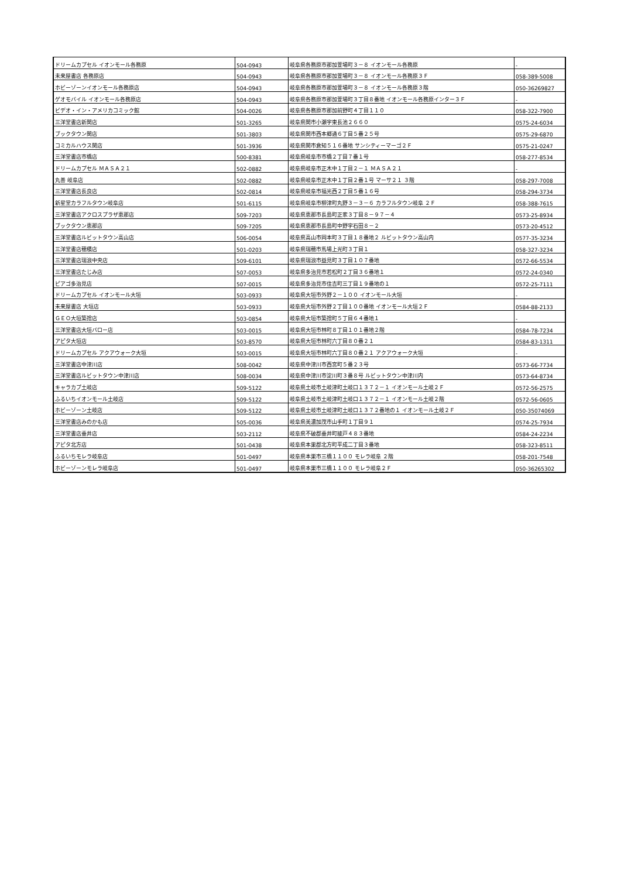| ドリームカプセル イオンモール各務原 | 504-0943 | 岐阜県各務原市那加萱場町３－８ イオンモール各務原 | - |
| 未来屋書店 各務原店 | 504-0943 | 岐阜県各務原市那加萱場町３－８ イオンモール各務原３Ｆ | 058-389-5008 |
| ホビーゾーンイオンモール各務原店 | 504-0943 | 岐阜県各務原市那加萱場町３－８ イオンモール各務原３階 | 050-36269827 |
| ゲオモバイル イオンモール各務原店 | 504-0943 | 岐阜県各務原市那加萱場町３丁目８番地 イオンモール各務原インター３Ｆ | - |
| ビデオ・イン・アメリカコミック館 | 504-0026 | 岐阜県各務原市那加前野町４丁目１１０ | 058-322-7900 |
| 三洋堂書店新関店 | 501-3265 | 岐阜県関市小瀬字東長池２６６０ | 0575-24-6034 |
| ブックタウン関店 | 501-3803 | 岐阜県関市西本郷通６丁目５番２５号 | 0575-29-6870 |
| コミカルハウス関店 | 501-3936 | 岐阜県関市倉知５１６番地 サンシティーマーゴ２Ｆ | 0575-21-0247 |
| 三洋堂書店市橋店 | 500-8381 | 岐阜県岐阜市市橋２丁目７番１号 | 058-277-8534 |
| ドリームカプセル ＭＡＳＡ２１ | 502-0882 | 岐阜県岐阜市正木中１丁目２－１ ＭＡＳＡ２１ | - |
| 丸善 岐阜店 | 502-0882 | 岐阜県岐阜市正木中１丁目２番１号 マーサ２１ ３階 | 058-297-7008 |
| 三洋堂書店長良店 | 502-0814 | 岐阜県岐阜市福光西２丁目５番１６号 | 058-294-3734 |
| 新星堂カラフルタウン岐阜店 | 501-6115 | 岐阜県岐阜市柳津町丸野３－３－６ カラフルタウン岐阜 ２Ｆ | 058-388-7615 |
| 三洋堂書店アクロスプラザ恵那店 | 509-7203 | 岐阜県恵那市長島町正家３丁目８－９７－４ | 0573-25-8934 |
| ブックタウン恵那店 | 509-7205 | 岐阜県恵那市長島町中野字石田８－２ | 0573-20-4512 |
| 三洋堂書店ルビットタウン高山店 | 506-0054 | 岐阜県高山市岡本町３丁目１８番地２ ルビットタウン高山内 | 0577-35-3234 |
| 三洋堂書店穂積店 | 501-0203 | 岐阜県瑞穂市馬場上光町３丁目１ | 058-327-3234 |
| 三洋堂書店瑞浪中央店 | 509-6101 | 岐阜県瑞浪市益見町３丁目１０７番地 | 0572-66-5534 |
| 三洋堂書店たじみ店 | 507-0053 | 岐阜県多治見市若松町２丁目３６番地１ | 0572-24-0340 |
| ピアゴ多治見店 | 507-0015 | 岐阜県多治見市住吉町三丁目１９番地の１ | 0572-25-7111 |
| ドリームカプセル イオンモール大垣 | 503-0933 | 岐阜県大垣市外野２－１００ イオンモール大垣 | - |
| 未来屋書店 大垣店 | 503-0933 | 岐阜県大垣市外野２丁目１００番地 イオンモール大垣２Ｆ | 0584-88-2133 |
| ＧＥＯ大垣築捨店 | 503-0854 | 岐阜県大垣市築捨町５丁目６４番地１ | - |
| 三洋堂書店大垣バロー店 | 503-0015 | 岐阜県大垣市林町８丁目１０１番地２階 | 0584-78-7234 |
| アピタ大垣店 | 503-8570 | 岐阜県大垣市林町六丁目８０番２１ | 0584-83-1311 |
| ドリームカプセル アクアウォーク大垣 | 503-0015 | 岐阜県大垣市林町六丁目８０番２１ アクアウォーク大垣 | - |
| 三洋堂書店中津川店 | 508-0042 | 岐阜県中津川市西宮町５番２３号 | 0573-66-7734 |
| 三洋堂書店ルビットタウン中津川店 | 508-0034 | 岐阜県中津川市淀川町３番８号 ルビットタウン中津川内 | 0573-64-8734 |
| キャラカプ土岐店 | 509-5122 | 岐阜県土岐市土岐津町土岐口１３７２－１ イオンモール土岐２Ｆ | 0572-56-2575 |
| ふるいちイオンモール土岐店 | 509-5122 | 岐阜県土岐市土岐津町土岐口１３７２－１ イオンモール土岐２階 | 0572-56-0605 |
| ホビーゾーン土岐店 | 509-5122 | 岐阜県土岐市土岐津町土岐口１３７２番地の１ イオンモール土岐２Ｆ | 050-35074069 |
| 三洋堂書店みのかも店 | 505-0036 | 岐阜県美濃加茂市山手町１丁目９１ | 0574-25-7934 |
| 三洋堂書店垂井店 | 503-2112 | 岐阜県不破郡垂井町綾戸４８３番地 | 0584-24-2234 |
| アピタ北方店 | 501-0438 | 岐阜県本巣郡北方町平成二丁目３番地 | 058-323-8511 |
| ふるいちモレラ岐阜店 | 501-0497 | 岐阜県本巣市三橋１１００ モレラ岐阜 ２階 | 058-201-7548 |
| ホビーゾーンモレラ岐阜店 | 501-0497 | 岐阜県本巣市三橋１１００ モレラ岐阜２Ｆ | 050-36265302 |